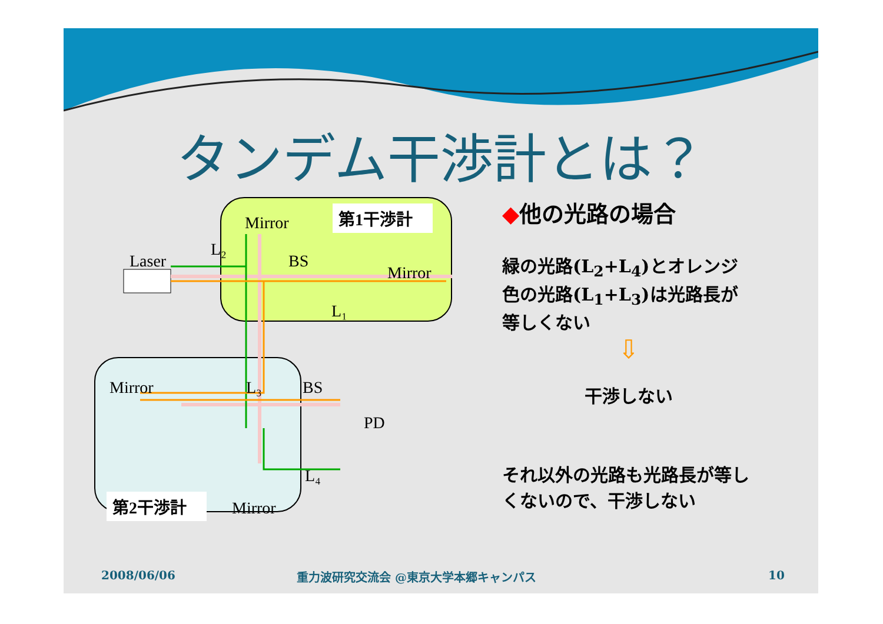タンデム干渉計とは？
Laser
Mirror
BS
Mirror
L₂
L₁
第1干渉計
Mirror
L₃
BS
PD
L₄
第2干渉計
Mirror
◆他の光路の場合
緑の光路(L<sub>2</sub>+L<sub>4</sub>)とオレンジ色の光路(L<sub>1</sub>+L<sub>3</sub>)は光路長が等しくない
⇩
干渉しない
それ以外の光路も光路長が等しくないので、干渉しない
2008/06/06
重力波研究交流会 @東京大学本郷キャンパス
10